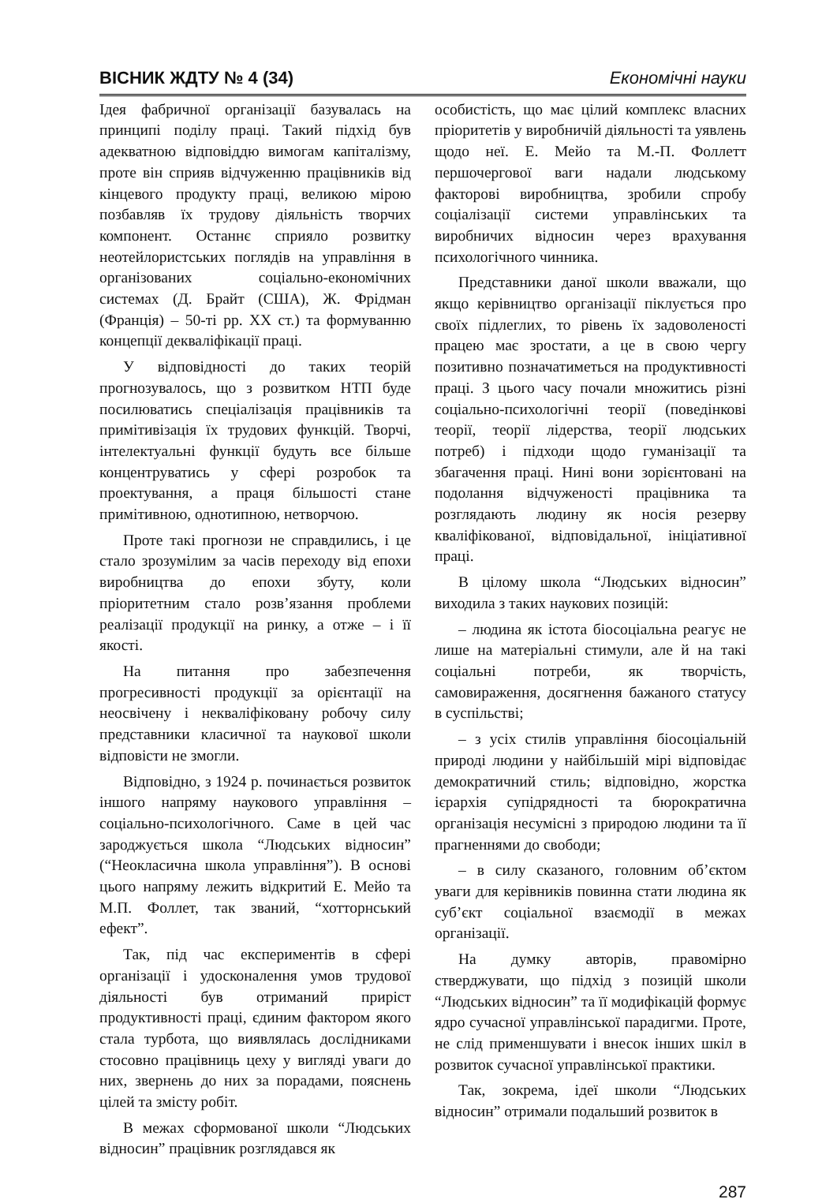ВІСНИК ЖДТУ № 4 (34) Економічні науки
Ідея фабричної організації базувалась на принципі поділу праці. Такий підхід був адекватною відповіддю вимогам капіталізму, проте він сприяв відчуженню працівників від кінцевого продукту праці, великою мірою позбавляв їх трудову діяльність творчих компонент. Останнє сприяло розвитку неотейлористських поглядів на управління в організованих соціально-економічних системах (Д. Брайт (США), Ж. Фрідман (Франція) – 50-ті рр. XX ст.) та формуванню концепції декваліфікації праці.
У відповідності до таких теорій прогнозувалось, що з розвитком НТП буде посилюватись спеціалізація працівників та примітивізація їх трудових функцій. Творчі, інтелектуальні функції будуть все більше концентруватись у сфері розробок та проектування, а праця більшості стане примітивною, однотипною, нетворчою.
Проте такі прогнози не справдились, і це стало зрозумілим за часів переходу від епохи виробництва до епохи збуту, коли пріоритетним стало розв’язання проблеми реалізації продукції на ринку, а отже – і її якості.
На питання про забезпечення прогресивності продукції за орієнтації на неосвічену і некваліфіковану робочу силу представники класичної та наукової школи відповісти не змогли.
Відповідно, з 1924 р. починається розвиток іншого напряму наукового управління – соціально-психологічного. Саме в цей час зароджується школа “Людських відносин” (“Неокласична школа управління”). В основі цього напряму лежить відкритий Е. Мейо та М.П. Фоллет, так званий, “хотторнський ефект”.
Так, під час експериментів в сфері організації і удосконалення умов трудової діяльності був отриманий приріст продуктивності праці, єдиним фактором якого стала турбота, що виявлялась дослідниками стосовно працівниць цеху у вигляді уваги до них, звернень до них за порадами, пояснень цілей та змісту робіт.
В межах сформованої школи “Людських відносин” працівник розглядався як
особистість, що має цілий комплекс власних пріоритетів у виробничій діяльності та уявлень щодо неї. Е. Мейо та М.-П. Фоллетт першочергової ваги надали людському факторові виробництва, зробили спробу соціалізації системи управлінських та виробничих відносин через врахування психологічного чинника.
Представники даної школи вважали, що якщо керівництво організації піклується про своїх підлеглих, то рівень їх задоволеності працею має зростати, а це в свою чергу позитивно позначатиметься на продуктивності праці. З цього часу почали множитись різні соціально-психологічні теорії (поведінкові теорії, теорії лідерства, теорії людських потреб) і підходи щодо гуманізації та збагачення праці. Нині вони зорієнтовані на подолання відчуженості працівника та розглядають людину як носія резерву кваліфікованої, відповідальної, ініціативної праці.
В цілому школа “Людських відносин” виходила з таких наукових позицій:
– людина як істота біосоціальна реагує не лише на матеріальні стимули, але й на такі соціальні потреби, як творчість, самовираження, досягнення бажаного статусу в суспільстві;
– з усіх стилів управління біосоціальній природі людини у найбільшій мірі відповідає демократичний стиль; відповідно, жорстка ієрархія супідрядності та бюрократична організація несумісні з природою людини та її прагненнями до свободи;
– в силу сказаного, головним об’єктом уваги для керівників повинна стати людина як суб’єкт соціальної взаємодії в межах організації.
На думку авторів, правомірно стверджувати, що підхід з позицій школи “Людських відносин” та її модифікацій формує ядро сучасної управлінської парадигми. Проте, не слід применшувати і внесок інших шкіл в розвиток сучасної управлінської практики.
Так, зокрема, ідеї школи “Людських відносин” отримали подальший розвиток в
287